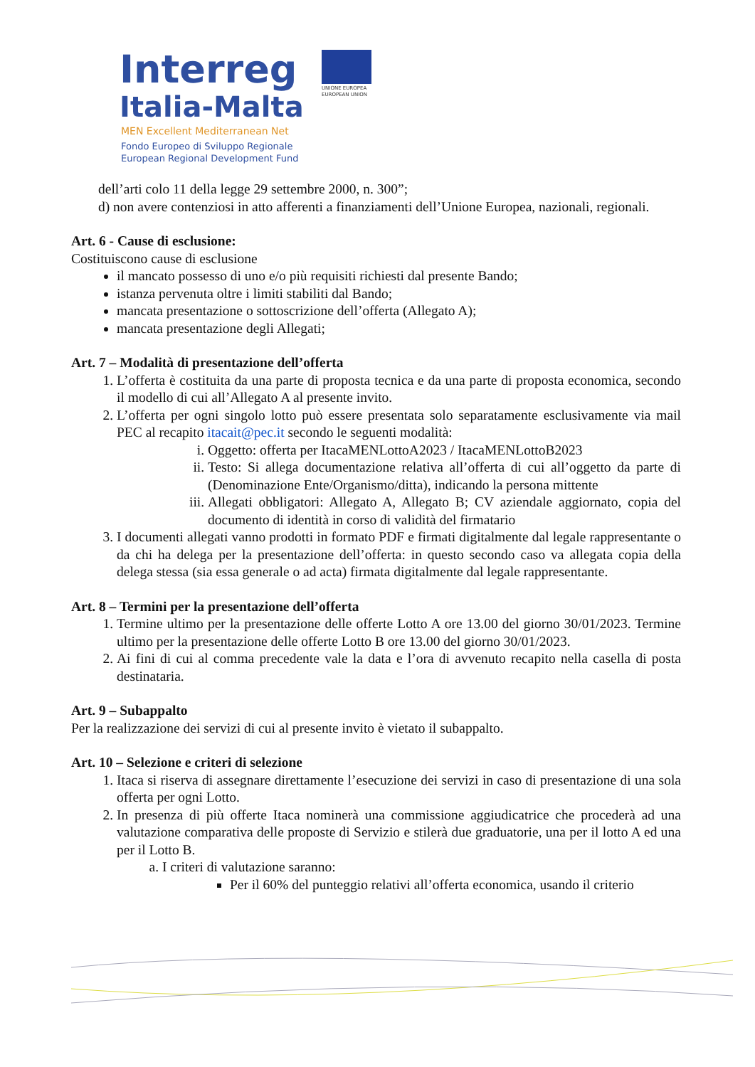Interreg
Italia-Malta
MEN Excellent Mediterranean Net
Fondo Europeo di Sviluppo Regionale
European Regional Development Fund
UNIONE EUROPEA
EUROPEAN UNION
dell’arti colo 11 della legge 29 settembre 2000, n. 300”;
d) non avere contenziosi in atto afferenti a finanziamenti dell’Unione Europea, nazionali, regionali.
Art. 6 - Cause di esclusione:
Costituiscono cause di esclusione
il mancato possesso di uno e/o più requisiti richiesti dal presente Bando;
istanza pervenuta oltre i limiti stabiliti dal Bando;
mancata presentazione o sottoscrizione dell’offerta (Allegato A);
mancata presentazione degli Allegati;
Art. 7 – Modalità di presentazione dell’offerta
1. L’offerta è costituita da una parte di proposta tecnica e da una parte di proposta economica, secondo il modello di cui all’Allegato A al presente invito.
2. L’offerta per ogni singolo lotto può essere presentata solo separatamente esclusivamente via mail PEC al recapito itacait@pec.it secondo le seguenti modalità:
i. Oggetto: offerta per ItacaMENLottoA2023 / ItacaMENLottoB2023
ii. Testo: Si allega documentazione relativa all’offerta di cui all’oggetto da parte di (Denominazione Ente/Organismo/ditta), indicando la persona mittente
iii. Allegati obbligatori: Allegato A, Allegato B; CV aziendale aggiornato, copia del documento di identità in corso di validità del firmatario
3. I documenti allegati vanno prodotti in formato PDF e firmati digitalmente dal legale rappresentante o da chi ha delega per la presentazione dell’offerta: in questo secondo caso va allegata copia della delega stessa (sia essa generale o ad acta) firmata digitalmente dal legale rappresentante.
Art. 8 – Termini per la presentazione dell’offerta
1. Termine ultimo per la presentazione delle offerte Lotto A ore 13.00 del giorno 30/01/2023. Termine ultimo per la presentazione delle offerte Lotto B ore 13.00 del giorno 30/01/2023.
2. Ai fini di cui al comma precedente vale la data e l’ora di avvenuto recapito nella casella di posta destinataria.
Art. 9 – Subappalto
Per la realizzazione dei servizi di cui al presente invito è vietato il subappalto.
Art. 10 – Selezione e criteri di selezione
1. Itaca si riserva di assegnare direttamente l’esecuzione dei servizi in caso di presentazione di una sola offerta per ogni Lotto.
2. In presenza di più offerte Itaca nominerà una commissione aggiudicatrice che procederà ad una valutazione comparativa delle proposte di Servizio e stilerà due graduatorie, una per il lotto A ed una per il Lotto B.
a. I criteri di valutazione saranno:
Per il 60% del punteggio relativi all’offerta economica, usando il criterio